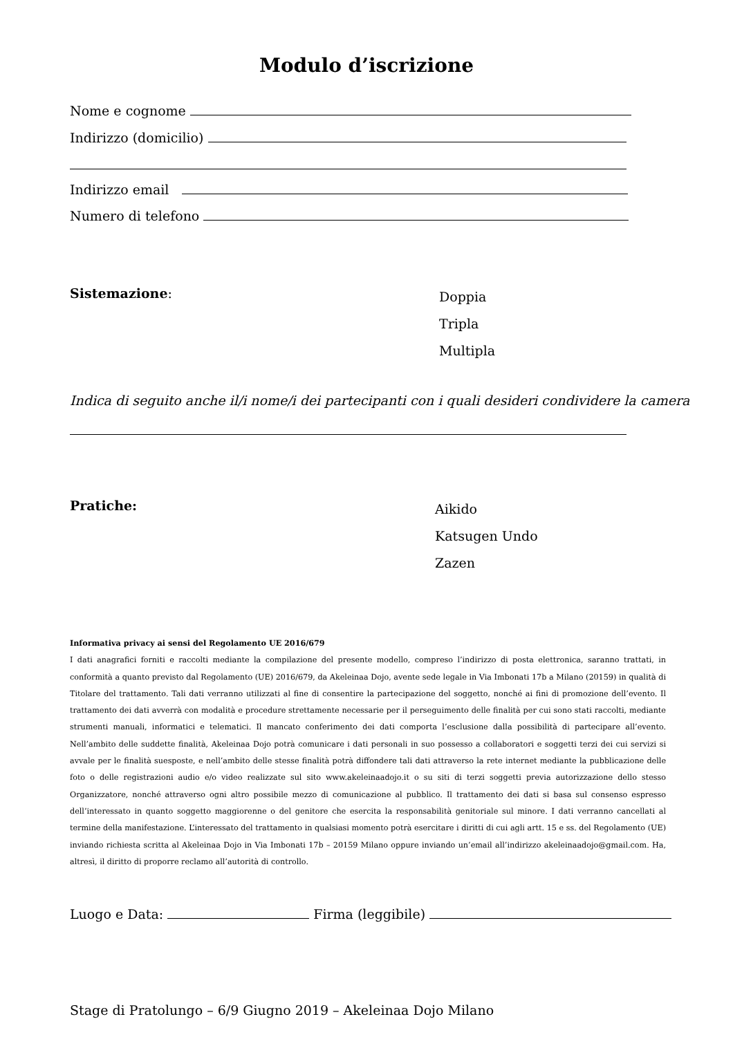Modulo d’iscrizione
Nome e cognome
Indirizzo (domicilio)
Indirizzo email
Numero di telefono
Sistemazione:
Doppia
Tripla
Multipla
Indica di seguito anche il/i nome/i dei partecipanti con i quali desideri condividere la camera
Pratiche:
Aikido
Katsugen Undo
Zazen
Informativa privacy ai sensi del Regolamento UE 2016/679
I dati anagrafici forniti e raccolti mediante la compilazione del presente modello, compreso l’indirizzo di posta elettronica, saranno trattati, in conformità a quanto previsto dal Regolamento (UE) 2016/679, da Akeleinaa Dojo, avente sede legale in Via Imbonati 17b a Milano (20159) in qualità di Titolare del trattamento. Tali dati verranno utilizzati al fine di consentire la partecipazione del soggetto, nonché ai fini di promozione dell’evento. Il trattamento dei dati avverrà con modalità e procedure strettamente necessarie per il perseguimento delle finalità per cui sono stati raccolti, mediante strumenti manuali, informatici e telematici. Il mancato conferimento dei dati comporta l’esclusione dalla possibilità di partecipare all’evento. Nell’ambito delle suddette finalità, Akeleinaa Dojo potrà comunicare i dati personali in suo possesso a collaboratori e soggetti terzi dei cui servizi si avvale per le finalità suesposte, e nell’ambito delle stesse finalità potrà diffondere tali dati attraverso la rete internet mediante la pubblicazione delle foto o delle registrazioni audio e/o video realizzate sul sito www.akeleinaadojo.it o su siti di terzi soggetti previa autorizzazione dello stesso Organizzatore, nonché attraverso ogni altro possibile mezzo di comunicazione al pubblico. Il trattamento dei dati si basa sul consenso espresso dell’interessato in quanto soggetto maggiorenne o del genitore che esercita la responsabilità genitoriale sul minore. I dati verranno cancellati al termine della manifestazione. L’interessato del trattamento in qualsiasi momento potrà esercitare i diritti di cui agli artt. 15 e ss. del Regolamento (UE) inviando richiesta scritta al Akeleinaa Dojo in Via Imbonati 17b – 20159 Milano oppure inviando un’email all’indirizzo akeleinaadojo@gmail.com. Ha, altresì, il diritto di proporre reclamo all’autorità di controllo.
Luogo e Data: Firma (leggibile)
Stage di Pratolungo – 6/9 Giugno 2019 – Akeleinaa Dojo Milano